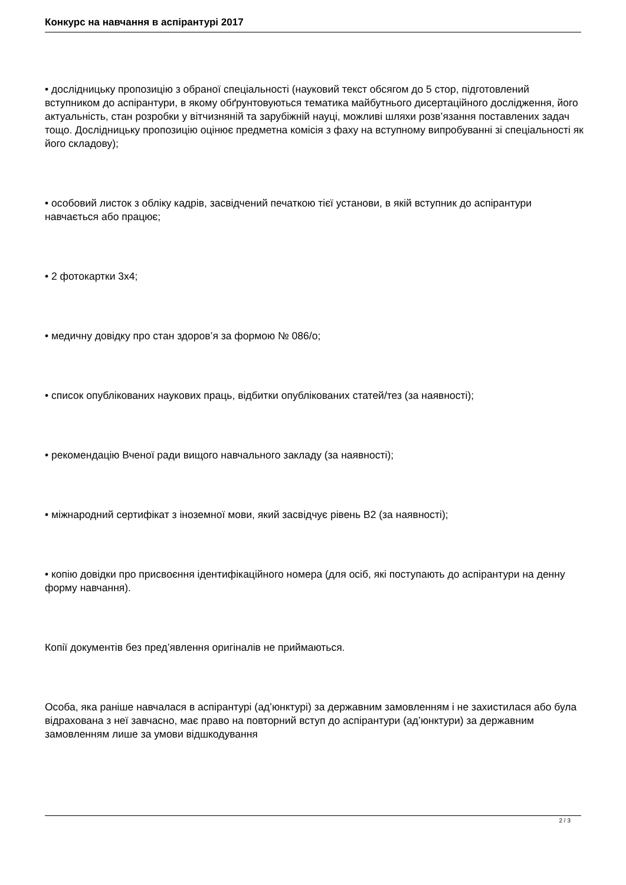Конкурс на навчання в аспірантурі 2017
• дослідницьку пропозицію з обраної спеціальності (науковий текст обсягом до 5 стор, підготовлений вступником до аспірантури, в якому обґрунтовуються тематика майбутнього дисертаційного дослідження, його актуальність, стан розробки у вітчизняній та зарубіжній науці, можливі шляхи розв’язання поставлених задач тощо. Дослідницьку пропозицію оцінює предметна комісія з фаху на вступному випробуванні зі спеціальності як його складову);
• особовий листок з обліку кадрів, засвідчений печаткою тієї установи, в якій вступник до аспірантури навчається або працює;
• 2 фотокартки 3х4;
• медичну довідку про стан здоров’я за формою № 086/о;
• список опублікованих наукових праць, відбитки опублікованих статей/тез (за наявності);
• рекомендацію Вченої ради вищого навчального закладу (за наявності);
• міжнародний сертифікат з іноземної мови, який засвідчує рівень В2 (за наявності);
• копію довідки про присвоєння ідентифікаційного номера (для осіб, які поступають до аспірантури на денну форму навчання).
Копії документів без пред’явлення оригіналів не приймаються.
Особа, яка раніше навчалася в аспірантурі (ад’юнктурі) за державним замовленням і не захистилася або була відрахована з неї завчасно, має право на повторний вступ до аспірантури (ад’юнктури) за державним замовленням лише за умови відшкодування
2 / 3